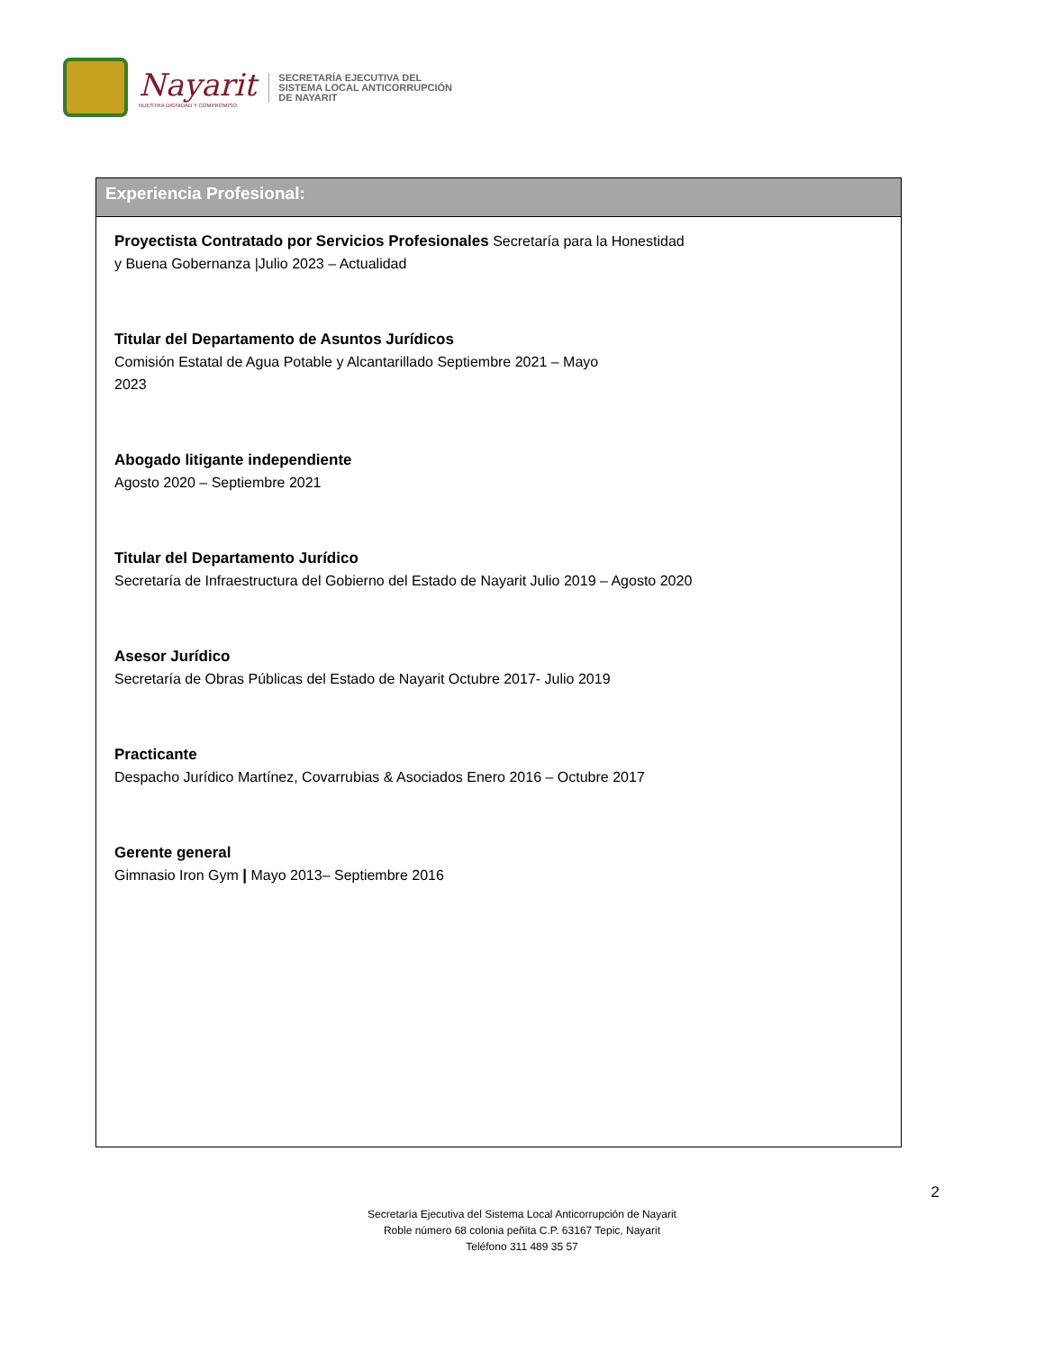Nayarit
NUESTRA DIGNIDAD Y COMPROMISO
SECRETARÍA EJECUTIVA DEL
SISTEMA LOCAL ANTICORRUPCIÓN
DE NAYARIT
Experiencia Profesional:
Proyectista Contratado por Servicios Profesionales Secretaría para la Honestidad
y Buena Gobernanza |Julio 2023 – Actualidad
Titular del Departamento de Asuntos Jurídicos
Comisión Estatal de Agua Potable y Alcantarillado Septiembre 2021 – Mayo
2023
Abogado litigante independiente
Agosto 2020 – Septiembre 2021
Titular del Departamento Jurídico
Secretaría de Infraestructura del Gobierno del Estado de Nayarit Julio 2019 – Agosto 2020
Asesor Jurídico
Secretaría de Obras Públicas del Estado de Nayarit Octubre 2017- Julio 2019
Practicante
Despacho Jurídico Martínez, Covarrubias & Asociados Enero 2016 – Octubre 2017
Gerente general
Gimnasio Iron Gym | Mayo 2013– Septiembre 2016
2
Secretaría Ejecutiva del Sistema Local Anticorrupción de Nayarit
Roble número 68 colonia peñita C.P. 63167 Tepic, Nayarit
Teléfono 311 489 35 57